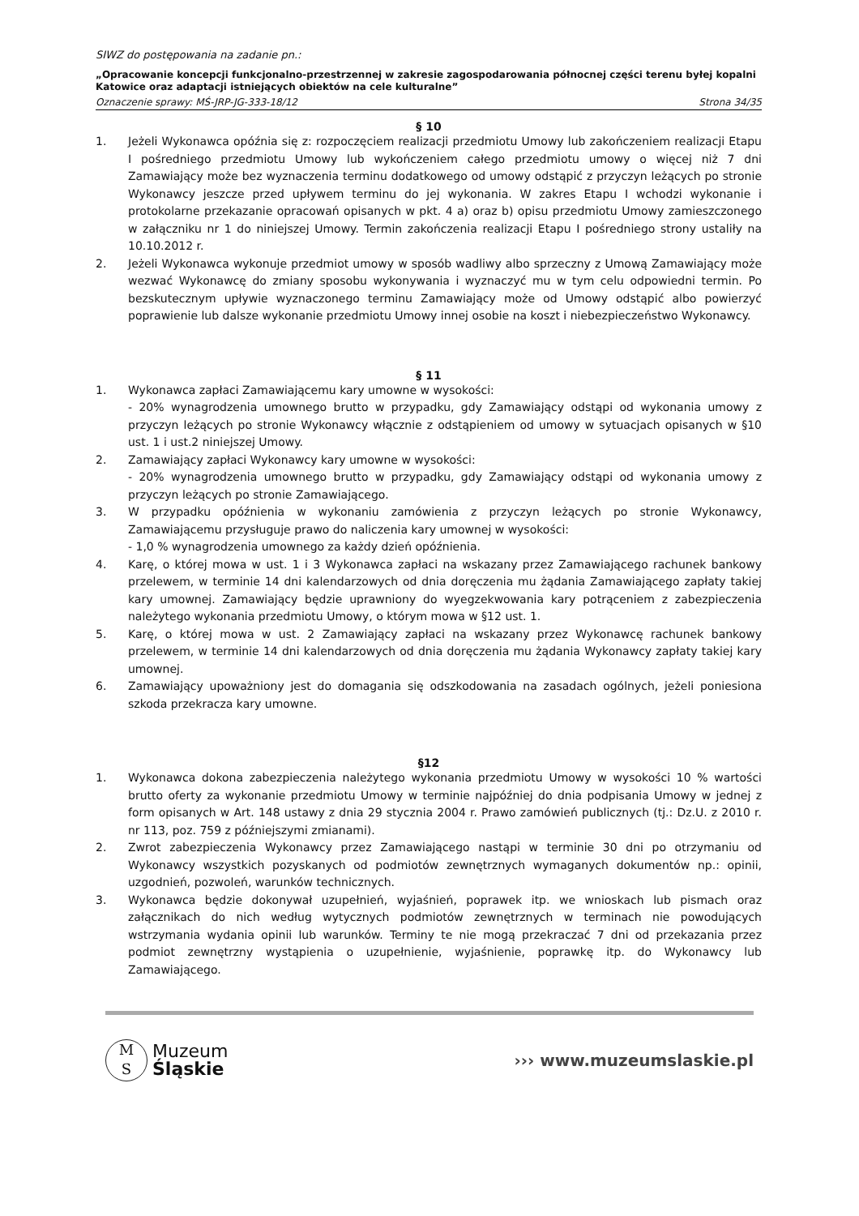SIWZ do postępowania na zadanie pn.:
„Opracowanie koncepcji funkcjonalno-przestrzennej w zakresie zagospodarowania północnej części terenu byłej kopalni Katowice oraz adaptacji istniejących obiektów na cele kulturalne”
Oznaczenie sprawy: MŚ-JRP-JG-333-18/12 Strona 34/35
§ 10
1. Jeżeli Wykonawca opóźnia się z: rozpoczęciem realizacji przedmiotu Umowy lub zakończeniem realizacji Etapu I pośredniego przedmiotu Umowy lub wykończeniem całego przedmiotu umowy o więcej niż 7 dni Zamawiający może bez wyznaczenia terminu dodatkowego od umowy odstąpić z przyczyn leżących po stronie Wykonawcy jeszcze przed upływem terminu do jej wykonania. W zakres Etapu I wchodzi wykonanie i protokolarne przekazanie opracowań opisanych w pkt. 4 a) oraz b) opisu przedmiotu Umowy zamieszczonego w załączniku nr 1 do niniejszej Umowy. Termin zakończenia realizacji Etapu I pośredniego strony ustaliły na 10.10.2012 r.
2. Jeżeli Wykonawca wykonuje przedmiot umowy w sposób wadliwy albo sprzeczny z Umową Zamawiający może wezwać Wykonawcę do zmiany sposobu wykonywania i wyznaczyć mu w tym celu odpowiedni termin. Po bezskutecznym upływie wyznaczonego terminu Zamawiający może od Umowy odstąpić albo powierzyć poprawienie lub dalsze wykonanie przedmiotu Umowy innej osobie na koszt i niebezpieczeństwo Wykonawcy.
§ 11
1. Wykonawca zapłaci Zamawiającemu kary umowne w wysokości:
- 20% wynagrodzenia umownego brutto w przypadku, gdy Zamawiający odstąpi od wykonania umowy z przyczyn leżących po stronie Wykonawcy włącznie z odstąpieniem od umowy w sytuacjach opisanych w §10 ust. 1 i ust.2 niniejszej Umowy.
2. Zamawiający zapłaci Wykonawcy kary umowne w wysokości:
- 20% wynagrodzenia umownego brutto w przypadku, gdy Zamawiający odstąpi od wykonania umowy z przyczyn leżących po stronie Zamawiającego.
3. W przypadku opóźnienia w wykonaniu zamówienia z przyczyn leżących po stronie Wykonawcy, Zamawiającemu przysługuje prawo do naliczenia kary umownej w wysokości:
- 1,0 % wynagrodzenia umownego za każdy dzień opóźnienia.
4. Karę, o której mowa w ust. 1 i 3 Wykonawca zapłaci na wskazany przez Zamawiającego rachunek bankowy przelewem, w terminie 14 dni kalendarzowych od dnia doręczenia mu żądania Zamawiającego zapłaty takiej kary umownej. Zamawiający będzie uprawniony do wyegzekwowania kary potrąceniem z zabezpieczenia należytego wykonania przedmiotu Umowy, o którym mowa w §12 ust. 1.
5. Karę, o której mowa w ust. 2 Zamawiający zapłaci na wskazany przez Wykonawcę rachunek bankowy przelewem, w terminie 14 dni kalendarzowych od dnia doręczenia mu żądania Wykonawcy zapłaty takiej kary umownej.
6. Zamawiający upoważniony jest do domagania się odszkodowania na zasadach ogólnych, jeżeli poniesiona szkoda przekracza kary umowne.
§12
1. Wykonawca dokona zabezpieczenia należytego wykonania przedmiotu Umowy w wysokości 10 % wartości brutto oferty za wykonanie przedmiotu Umowy w terminie najpóźniej do dnia podpisania Umowy w jednej z form opisanych w Art. 148 ustawy z dnia 29 stycznia 2004 r. Prawo zamówień publicznych (tj.: Dz.U. z 2010 r. nr 113, poz. 759 z późniejszymi zmianami).
2. Zwrot zabezpieczenia Wykonawcy przez Zamawiającego nastąpi w terminie 30 dni po otrzymaniu od Wykonawcy wszystkich pozyskanych od podmiotów zewnętrznych wymaganych dokumentów np.: opinii, uzgodnień, pozwoleń, warunków technicznych.
3. Wykonawca będzie dokonywał uzupełnień, wyjaśnień, poprawek itp. we wnioskach lub pismach oraz załącznikach do nich według wytycznych podmiotów zewnętrznych w terminach nie powodujących wstrzymania wydania opinii lub warunków. Terminy te nie mogą przekraczać 7 dni od przekazania przez podmiot zewnętrzny wystąpienia o uzupełnienie, wyjaśnienie, poprawkę itp. do Wykonawcy lub Zamawiającego.
M
S
Muzeum
Śląskie
››› www.muzeumslaskie.pl